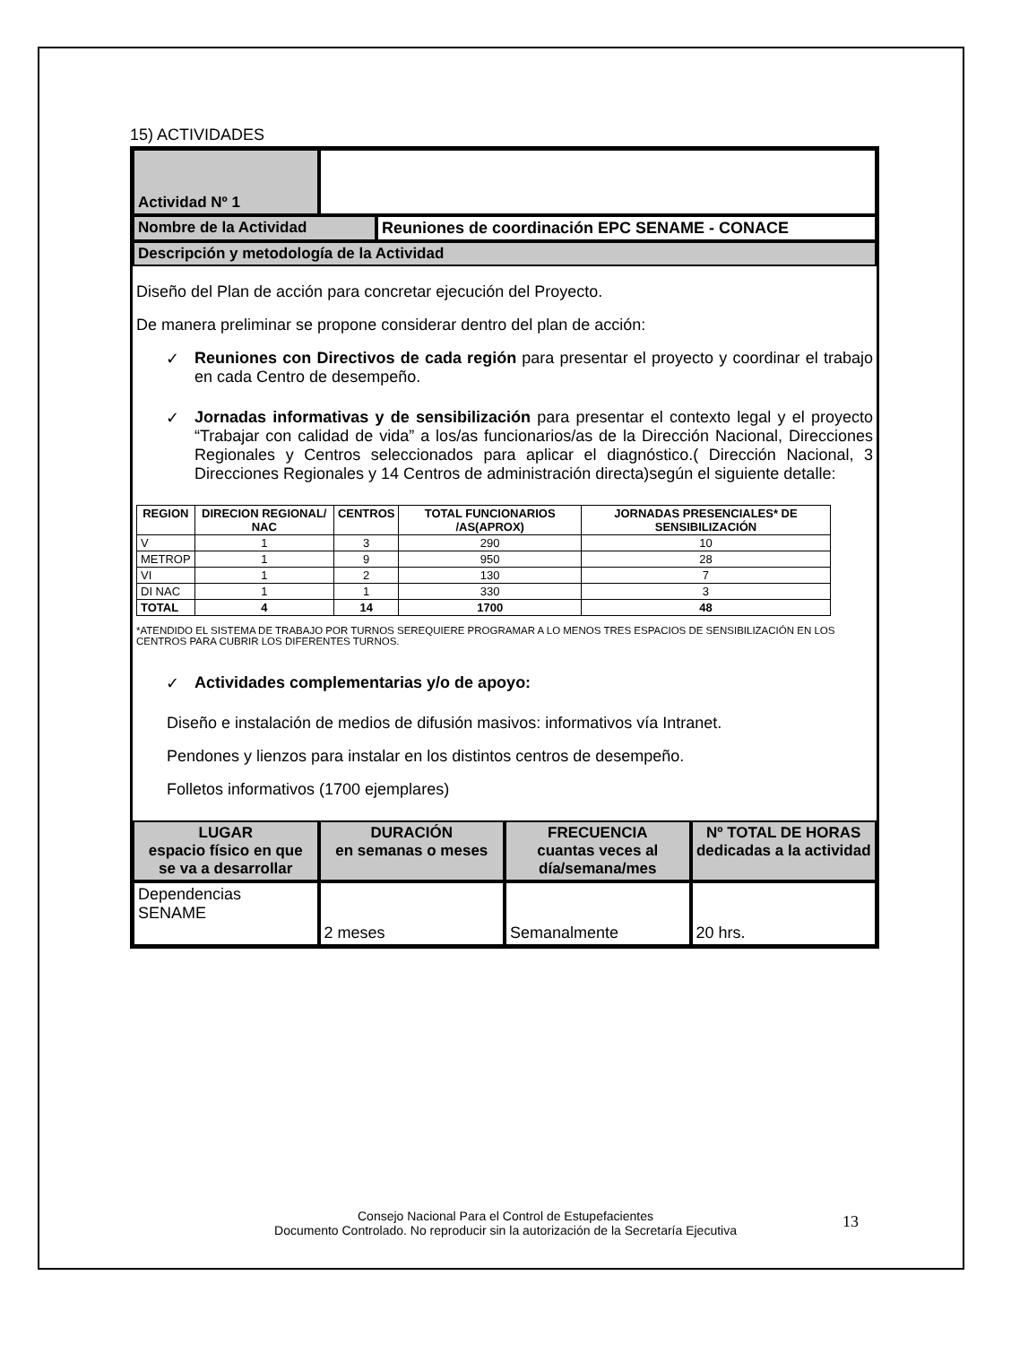15) ACTIVIDADES
Actividad Nº 1
Nombre de la Actividad Reuniones de coordinación EPC SENAME - CONACE
Descripción y metodología de la Actividad
Diseño del Plan de acción para concretar ejecución del Proyecto.
De manera preliminar se propone considerar dentro del plan de acción:
✓ Reuniones con Directivos de cada región para presentar el proyecto y coordinar el trabajo en cada Centro de desempeño.
✓ Jornadas informativas y de sensibilización para presentar el contexto legal y el proyecto “Trabajar con calidad de vida” a los/as funcionarios/as de la Dirección Nacional, Direcciones Regionales y Centros seleccionados para aplicar el diagnóstico.( Dirección Nacional, 3 Direcciones Regionales y 14 Centros de administración directa)según el siguiente detalle:
| REGION | DIRECION REGIONAL/ NAC | CENTROS | TOTAL FUNCIONARIOS /AS(APROX) | JORNADAS PRESENCIALES* DE SENSIBILIZACIÓN |
| --- | --- | --- | --- | --- |
| V | 1 | 3 | 290 | 10 |
| METROP | 1 | 9 | 950 | 28 |
| VI | 1 | 2 | 130 | 7 |
| DI NAC | 1 | 1 | 330 | 3 |
| TOTAL | 4 | 14 | 1700 | 48 |
*ATENDIDO EL SISTEMA DE TRABAJO POR TURNOS SEREQUIERE PROGRAMAR A LO MENOS TRES ESPACIOS DE SENSIBILIZACIÓN EN LOS CENTROS PARA CUBRIR LOS DIFERENTES TURNOS.
✓ Actividades complementarias y/o de apoyo:
Diseño e instalación de medios de difusión masivos: informativos vía Intranet.
Pendones y lienzos para instalar en los distintos centros de desempeño.
Folletos informativos (1700 ejemplares)
LUGAR
espacio físico en que se va a desarrollar
DURACIÓN
en semanas o meses
FRECUENCIA
cuantas veces al día/semana/mes
Nº TOTAL DE HORAS dedicadas a la actividad
Dependencias SENAME 2 meses Semanalmente 20 hrs.
Consejo Nacional Para el Control de Estupefacientes
Documento Controlado. No reproducir sin la autorización de la Secretaría Ejecutiva
13